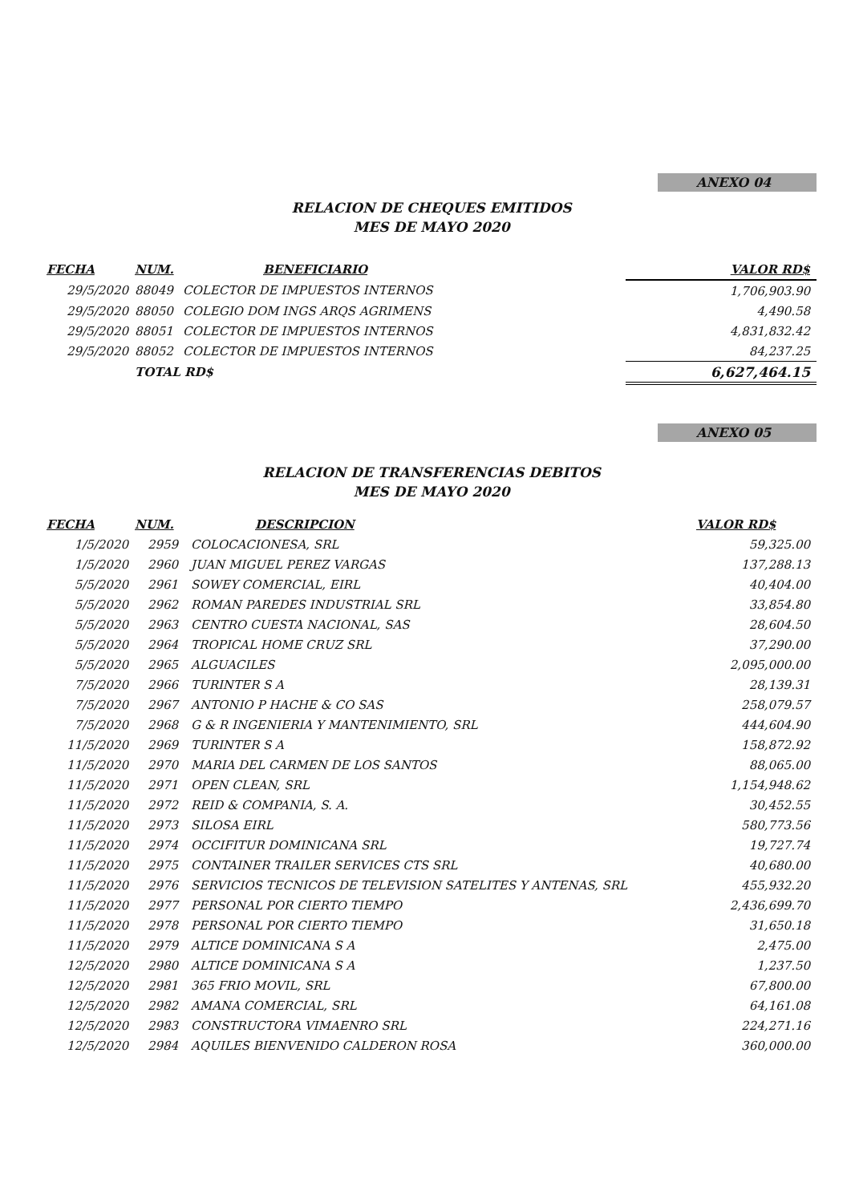ANEXO 04
RELACION DE CHEQUES EMITIDOS
MES DE MAYO 2020
| FECHA | NUM. | BENEFICIARIO | | VALOR RD$ |
| --- | --- | --- | --- | --- |
| 29/5/2020 | 88049 | COLECTOR DE IMPUESTOS INTERNOS | | 1,706,903.90 |
| 29/5/2020 | 88050 | COLEGIO DOM INGS ARQS AGRIMENS | | 4,490.58 |
| 29/5/2020 | 88051 | COLECTOR DE IMPUESTOS INTERNOS | | 4,831,832.42 |
| 29/5/2020 | 88052 | COLECTOR DE IMPUESTOS INTERNOS | | 84,237.25 |
| | TOTAL RD$ | | | 6,627,464.15 |
ANEXO 05
RELACION DE TRANSFERENCIAS DEBITOS
MES DE MAYO 2020
| FECHA | NUM. | DESCRIPCION | VALOR RD$ |
| --- | --- | --- | --- |
| 1/5/2020 | 2959 | COLOCACIONESA, SRL | 59,325.00 |
| 1/5/2020 | 2960 | JUAN MIGUEL PEREZ VARGAS | 137,288.13 |
| 5/5/2020 | 2961 | SOWEY COMERCIAL, EIRL | 40,404.00 |
| 5/5/2020 | 2962 | ROMAN PAREDES INDUSTRIAL SRL | 33,854.80 |
| 5/5/2020 | 2963 | CENTRO CUESTA NACIONAL, SAS | 28,604.50 |
| 5/5/2020 | 2964 | TROPICAL HOME CRUZ SRL | 37,290.00 |
| 5/5/2020 | 2965 | ALGUACILES | 2,095,000.00 |
| 7/5/2020 | 2966 | TURINTER S A | 28,139.31 |
| 7/5/2020 | 2967 | ANTONIO P HACHE & CO SAS | 258,079.57 |
| 7/5/2020 | 2968 | G & R INGENIERIA Y MANTENIMIENTO, SRL | 444,604.90 |
| 11/5/2020 | 2969 | TURINTER S A | 158,872.92 |
| 11/5/2020 | 2970 | MARIA DEL CARMEN DE LOS SANTOS | 88,065.00 |
| 11/5/2020 | 2971 | OPEN CLEAN, SRL | 1,154,948.62 |
| 11/5/2020 | 2972 | REID & COMPANIA, S. A. | 30,452.55 |
| 11/5/2020 | 2973 | SILOSA EIRL | 580,773.56 |
| 11/5/2020 | 2974 | OCCIFITUR DOMINICANA SRL | 19,727.74 |
| 11/5/2020 | 2975 | CONTAINER TRAILER SERVICES CTS SRL | 40,680.00 |
| 11/5/2020 | 2976 | SERVICIOS TECNICOS DE TELEVISION SATELITES Y ANTENAS, SRL | 455,932.20 |
| 11/5/2020 | 2977 | PERSONAL POR CIERTO TIEMPO | 2,436,699.70 |
| 11/5/2020 | 2978 | PERSONAL POR CIERTO TIEMPO | 31,650.18 |
| 11/5/2020 | 2979 | ALTICE DOMINICANA S A | 2,475.00 |
| 12/5/2020 | 2980 | ALTICE DOMINICANA S A | 1,237.50 |
| 12/5/2020 | 2981 | 365 FRIO MOVIL, SRL | 67,800.00 |
| 12/5/2020 | 2982 | AMANA COMERCIAL, SRL | 64,161.08 |
| 12/5/2020 | 2983 | CONSTRUCTORA VIMAENRO SRL | 224,271.16 |
| 12/5/2020 | 2984 | AQUILES BIENVENIDO CALDERON ROSA | 360,000.00 |